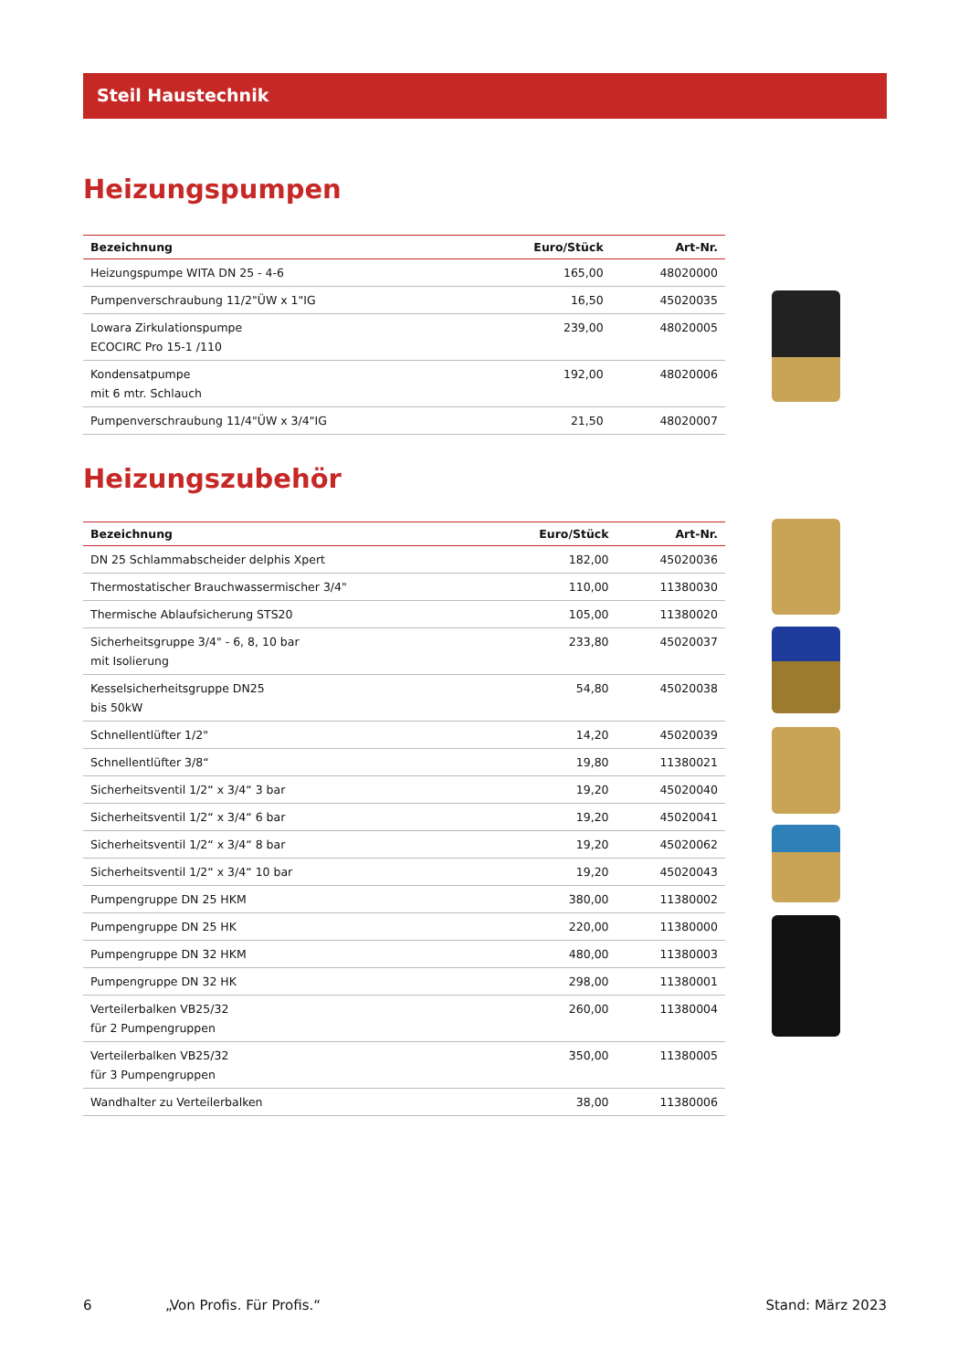Steil Haustechnik
Heizungspumpen
| Bezeichnung | Euro/Stück | Art-Nr. |
| --- | --- | --- |
| Heizungspumpe WITA DN 25 - 4-6 | 165,00 | 48020000 |
| Pumpenverschraubung 11/2"ÜW x 1"IG | 16,50 | 45020035 |
| Lowara Zirkulationspumpe ECOCIRC Pro 15-1 /110 | 239,00 | 48020005 |
| Kondensatpumpe mit 6 mtr. Schlauch | 192,00 | 48020006 |
| Pumpenverschraubung 11/4"ÜW x 3/4"IG | 21,50 | 48020007 |
Heizungszubehör
| Bezeichnung | Euro/Stück | Art-Nr. |
| --- | --- | --- |
| DN 25 Schlammabscheider delphis Xpert | 182,00 | 45020036 |
| Thermostatischer Brauchwassermischer 3/4" | 110,00 | 11380030 |
| Thermische Ablaufsicherung STS20 | 105,00 | 11380020 |
| Sicherheitsgruppe 3/4" - 6, 8, 10 bar mit Isolierung | 233,80 | 45020037 |
| Kesselsicherheitsgruppe DN25 bis 50kW | 54,80 | 45020038 |
| Schnellentlüfter 1/2" | 14,20 | 45020039 |
| Schnellentlüfter 3/8“ | 19,80 | 11380021 |
| Sicherheitsventil 1/2“ x 3/4“ 3 bar | 19,20 | 45020040 |
| Sicherheitsventil 1/2“ x 3/4“ 6 bar | 19,20 | 45020041 |
| Sicherheitsventil 1/2“ x 3/4“ 8 bar | 19,20 | 45020062 |
| Sicherheitsventil 1/2“ x 3/4“ 10 bar | 19,20 | 45020043 |
| Pumpengruppe DN 25 HKM | 380,00 | 11380002 |
| Pumpengruppe DN 25 HK | 220,00 | 11380000 |
| Pumpengruppe DN 32 HKM | 480,00 | 11380003 |
| Pumpengruppe DN 32 HK | 298,00 | 11380001 |
| Verteilerbalken VB25/32 für 2 Pumpengruppen | 260,00 | 11380004 |
| Verteilerbalken VB25/32 für 3 Pumpengruppen | 350,00 | 11380005 |
| Wandhalter zu Verteilerbalken | 38,00 | 11380006 |
6 „Von Profis. Für Profis.“Stand: März 2023